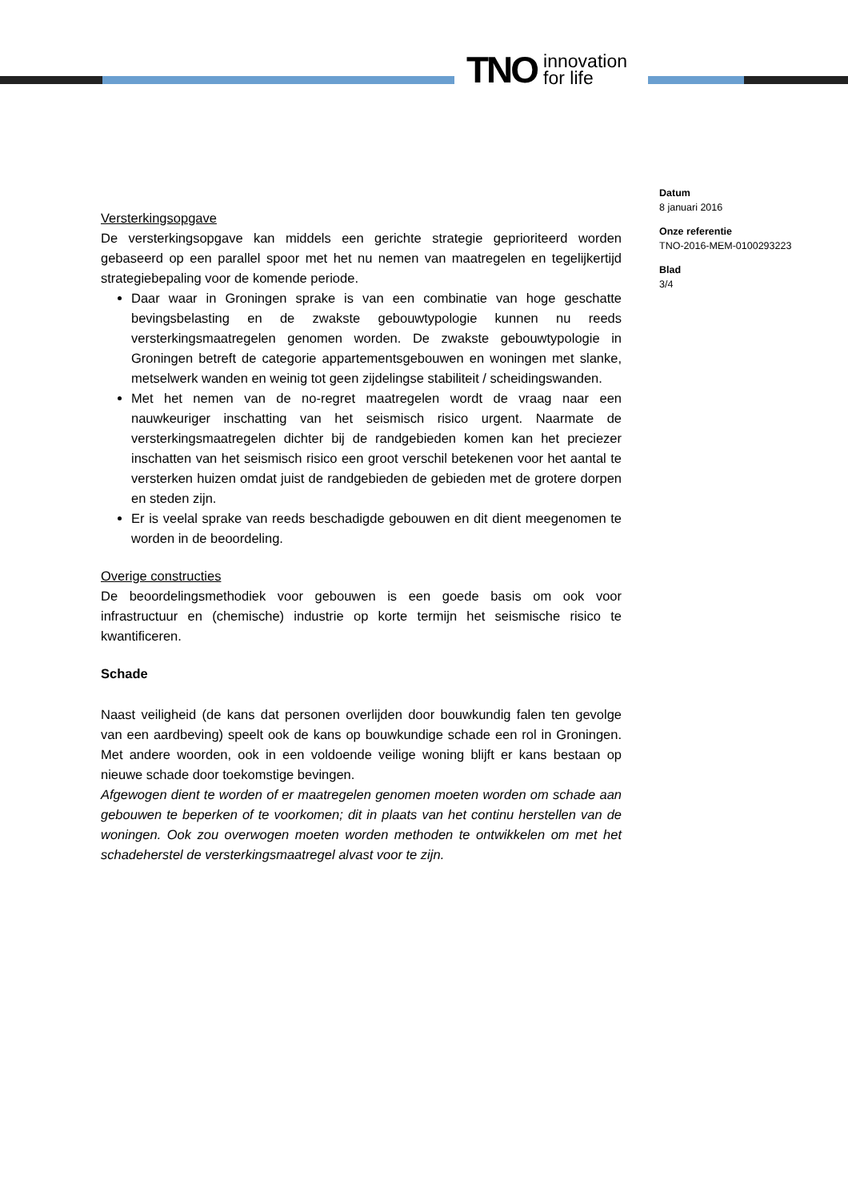TNO innovation
for life
Versterkingsopgave
De versterkingsopgave kan middels een gerichte strategie geprioriteerd worden gebaseerd op een parallel spoor met het nu nemen van maatregelen en tegelijkertijd strategiebepaling voor de komende periode.
Daar waar in Groningen sprake is van een combinatie van hoge geschatte bevingsbelasting en de zwakste gebouwtypologie kunnen nu reeds versterkingsmaatregelen genomen worden. De zwakste gebouwtypologie in Groningen betreft de categorie appartementsgebouwen en woningen met slanke, metselwerk wanden en weinig tot geen zijdelingse stabiliteit / scheidingswanden.
Met het nemen van de no-regret maatregelen wordt de vraag naar een nauwkeuriger inschatting van het seismisch risico urgent. Naarmate de versterkingsmaatregelen dichter bij de randgebieden komen kan het preciezer inschatten van het seismisch risico een groot verschil betekenen voor het aantal te versterken huizen omdat juist de randgebieden de gebieden met de grotere dorpen en steden zijn.
Er is veelal sprake van reeds beschadigde gebouwen en dit dient meegenomen te worden in de beoordeling.
Overige constructies
De beoordelingsmethodiek voor gebouwen is een goede basis om ook voor infrastructuur en (chemische) industrie op korte termijn het seismische risico te kwantificeren.
Schade
Naast veiligheid (de kans dat personen overlijden door bouwkundig falen ten gevolge van een aardbeving) speelt ook de kans op bouwkundige schade een rol in Groningen. Met andere woorden, ook in een voldoende veilige woning blijft er kans bestaan op nieuwe schade door toekomstige bevingen.
Afgewogen dient te worden of er maatregelen genomen moeten worden om schade aan gebouwen te beperken of te voorkomen; dit in plaats van het continu herstellen van de woningen. Ook zou overwogen moeten worden methoden te ontwikkelen om met het schadeherstel de versterkingsmaatregel alvast voor te zijn.
Datum
8 januari 2016
Onze referentie
TNO-2016-MEM-0100293223
Blad
3/4